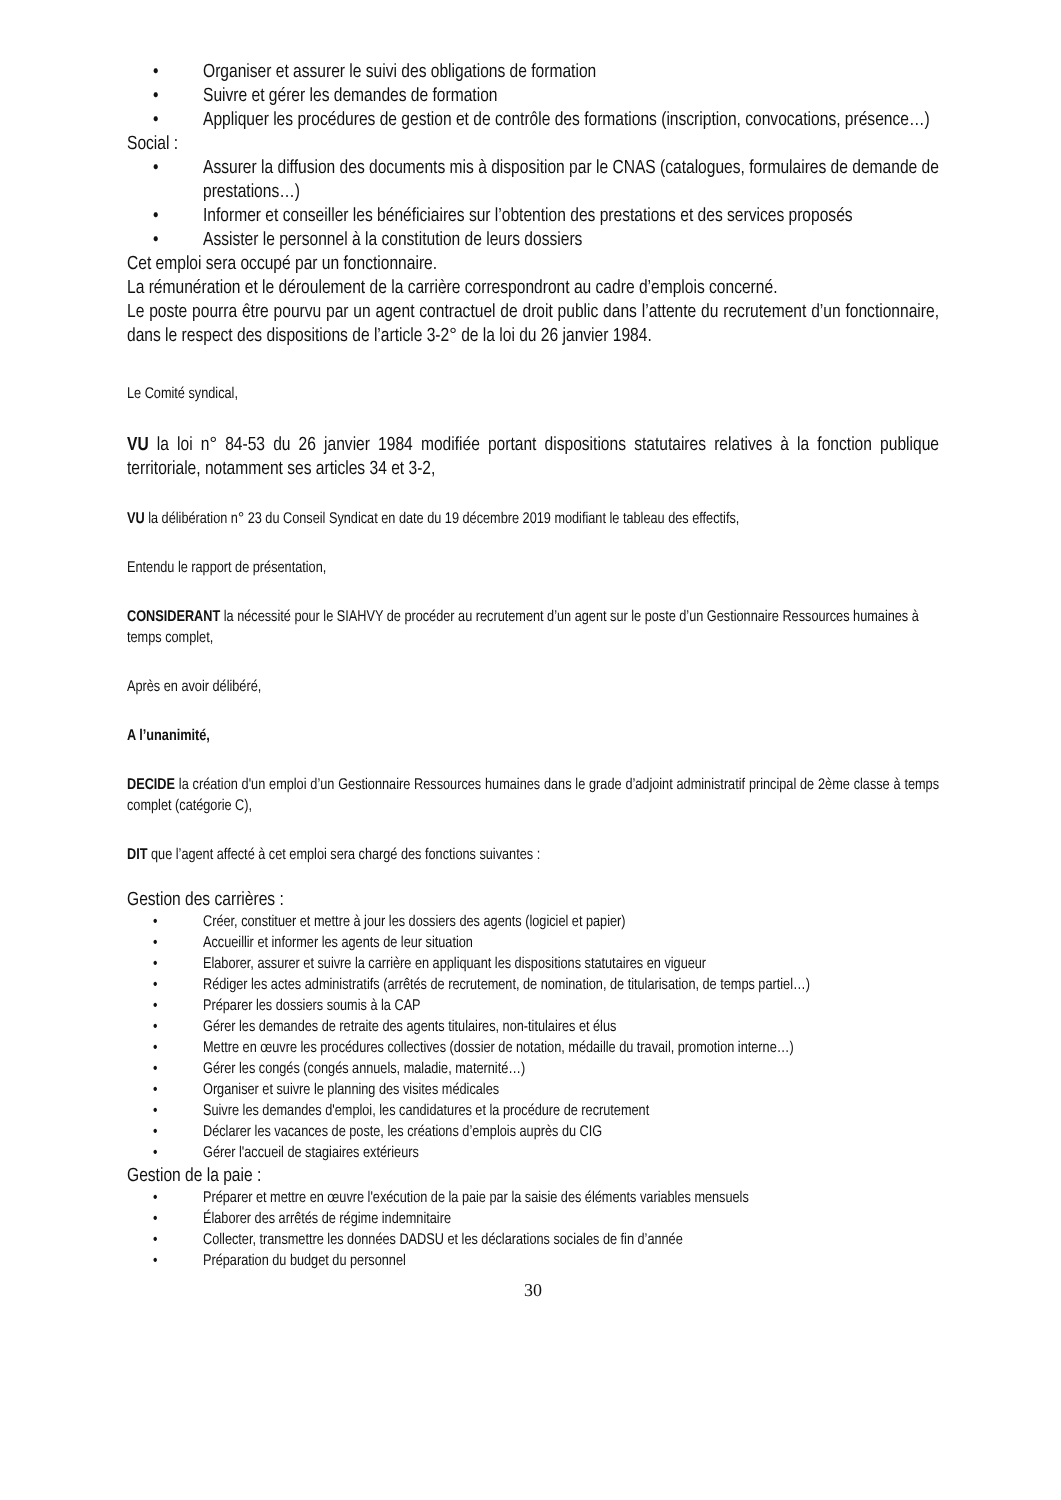• Organiser et assurer le suivi des obligations de formation
• Suivre et gérer les demandes de formation
• Appliquer les procédures de gestion et de contrôle des formations (inscription, convocations, présence…)
Social :
• Assurer la diffusion des documents mis à disposition par le CNAS (catalogues, formulaires de demande de prestations…)
• Informer et conseiller les bénéficiaires sur l’obtention des prestations et des services proposés
• Assister le personnel à la constitution de leurs dossiers
Cet emploi sera occupé par un fonctionnaire.
La rémunération et le déroulement de la carrière correspondront au cadre d’emplois concerné.
Le poste pourra être pourvu par un agent contractuel de droit public dans l’attente du recrutement d’un fonctionnaire, dans le respect des dispositions de l’article 3-2° de la loi du 26 janvier 1984.
Le Comité syndical,
VU la loi n° 84-53 du 26 janvier 1984 modifiée portant dispositions statutaires relatives à la fonction publique territoriale, notamment ses articles 34 et 3-2,
VU la délibération n° 23 du Conseil Syndicat en date du 19 décembre 2019 modifiant le tableau des effectifs,
Entendu le rapport de présentation,
CONSIDERANT la nécessité pour le SIAHVY de procéder au recrutement d’un agent sur le poste d’un Gestionnaire Ressources humaines à temps complet,
Après en avoir délibéré,
A l’unanimité,
DECIDE la création d'un emploi d’un Gestionnaire Ressources humaines dans le grade d’adjoint administratif principal de 2ème classe à temps complet (catégorie C),
DIT que l’agent affecté à cet emploi sera chargé des fonctions suivantes :
Gestion des carrières :
• Créer, constituer et mettre à jour les dossiers des agents (logiciel et papier)
• Accueillir et informer les agents de leur situation
• Elaborer, assurer et suivre la carrière en appliquant les dispositions statutaires en vigueur
• Rédiger les actes administratifs (arrêtés de recrutement, de nomination, de titularisation, de temps partiel…)
• Préparer les dossiers soumis à la CAP
• Gérer les demandes de retraite des agents titulaires, non-titulaires et élus
• Mettre en œuvre les procédures collectives (dossier de notation, médaille du travail, promotion interne…)
• Gérer les congés (congés annuels, maladie, maternité…)
• Organiser et suivre le planning des visites médicales
• Suivre les demandes d'emploi, les candidatures et la procédure de recrutement
• Déclarer les vacances de poste, les créations d’emplois auprès du CIG
• Gérer l'accueil de stagiaires extérieurs
Gestion de la paie :
• Préparer et mettre en œuvre l'exécution de la paie par la saisie des éléments variables mensuels
• Élaborer des arrêtés de régime indemnitaire
• Collecter, transmettre les données DADSU et les déclarations sociales de fin d’année
• Préparation du budget du personnel
30